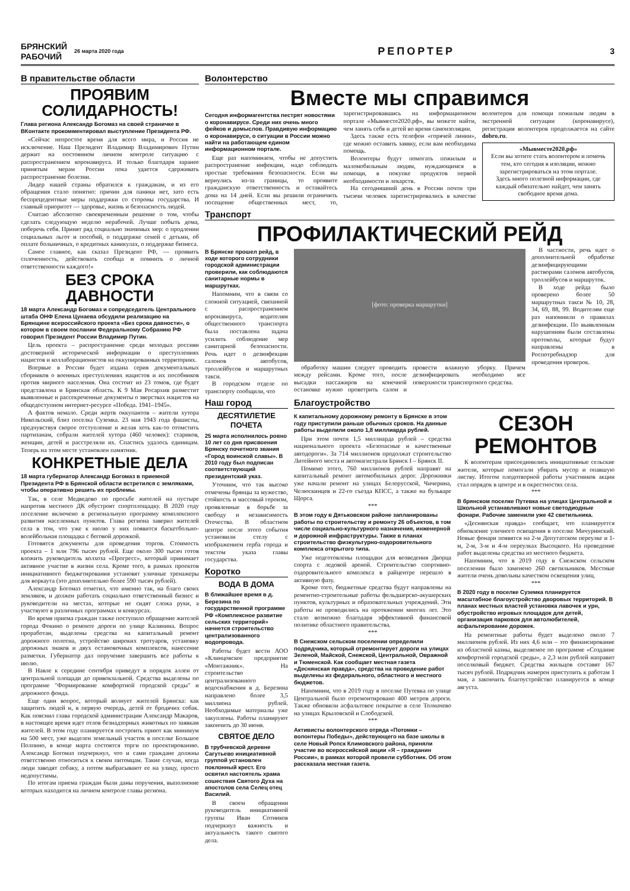БРЯНСКИЙ РАБОЧИЙ
26 марта 2020 года
РЕПОРТЕР
3
В правительстве области
ПРОЯВИМ СОЛИДАРНОСТЬ!
Глава региона Александр Богомаз на своей страничке в ВКонтакте прокомментировал выступление Президента РФ.
«Сейчас непростое время для всего мира, и Россия не исключение. Наш Президент Владимир Владимирович Путин держит на постоянном личном контроле ситуацию с распространением коронавируса. И только благодаря заранее принятым мерам России пока удается сдерживать распространение болезни.
Лидер нашей страны обратился к гражданам, и из его обращения стало понятно: причин для паники нет, зато есть беспрецедентные меры поддержки со стороны государства. И главный приоритет — здоровье, жизнь и безопасность людей.
Считаю абсолютно своевременным решение о том, чтобы сделать следующую неделю нерабочей. Лучше побыть дома, поберечь себя. Принят ряд социально значимых мер: о продлении социальных льгот и пособий, о поддержке семей с детьми, об оплате больничных, о кредитных каникулах, о поддержке бизнеса.
Самое главное, как сказал Президент РФ, — проявить сплоченность, действовать сообща и помнить о личной ответственности каждого!»
БЕЗ СРОКА ДАВНОСТИ
18 марта Александр Богомаз и сопредседатель Центрального штаба ОНФ Елена Цунаева обсудили реализацию на Брянщине всероссийского проекта «Без срока давности», о котором в своем послании Федеральному Собранию РФ говорил Президент России Владимир Путин.
Цель проекта – распространение среди молодых россиян достоверной исторической информации о преступлениях нацистов и коллаборационистов на оккупированных территориях.
Впервые в России будет издана серия документальных сборников о военных преступлениях нацистов и их пособников против мирного населения. Она состоит из 23 томов, где будет представлена и Брянская область. К 9 Мая Росархив разместит выявленные и рассекреченные документы о зверствах нацистов на общедоступном интернет-ресурсе «Победа. 1941–1945».
А фактов немало. Среди жертв оккупантов – жители хутора Никольский, близ поселка Суземка. 23 мая 1943 года фашисты, предчувствуя скорое отступление и желая хоть как-то отомстить партизанам, собрали жителей хутора (460 человек): стариков, женщин, детей и расстреляли их. Спастись удалось единицам. Теперь на этом месте установлен памятник.
КОНКРЕТНЫЕ ДЕЛА
18 марта губернатор Александр Богомаз в приемной Президента РФ в Брянской области встретился с земляками, чтобы оперативно решить их проблемы.
Так, в селе Медведово по просьбе жителей на пустыре напротив местного ДК обустроят спортплощадку. В 2020 году поселение включено в региональную программу комплексного развития населенных пунктов. Глава региона заверил жителей села в том, что уже к июлю у них появится баскетбольно-волейбольная площадка с беговой дорожкой.
Готовятся документы для проведения торгов. Стоимость проекта – 1 млн 796 тысяч рублей. Еще около 300 тысяч готов вложить руководитель колхоза «Прогресс», который принимает активное участие в жизни села. Кроме того, в рамках проектов инициативного бюджетирования установят уличные тренажеры для воркаута (это дополнительно более 590 тысяч рублей).
Александр Богомаз отметил, что именно так, на благо своих земляков, и должен работать социально ответственный бизнес и руководители на местах, которые не сидят сложа руки, а участвуют в различных программах и конкурсах.
Во время приема граждан также поступило обращение жителей города Фокино о ремонте дороги по улице Калинина. Вопрос проработан, выделены средства на капитальный ремонт дорожного полотна, устройство широких тротуаров, установку дорожных знаков и двух остановочных комплексов, нанесение разметки. Губернатор дал поручение завершить все работы к июлю.
В Навле к середине сентября приведут в порядок аллеи от центральной площади до привокзальной. Средства выделены по программе "Формирование комфортной городской среды" и дорожного фонда.
Еще один вопрос, который волнует жителей Брянска: как защитить людей и, в первую очередь, детей от бродячих собак. Как пояснил глава городской администрации Александр Макаров, в настоящее время идет отлов безнадзорных животных по заявкам жителей. В этом году планируется построить приют как минимум на 500 мест, уже выделен земельный участок в поселке Большое Полпино, в конце марта состоятся торги по проектированию. Александр Богомаз подчеркнул, что и сами граждане должны ответственно относиться к своим питомцам. Такие случаи, когда люди заводят собаку, а потом выбрасывают ее на улицу, просто недопустимы.
По итогам приема граждан были даны поручения, выполнение которых находится на личном контроле главы региона.
Волонтерство
Вместе мы справимся
Сегодня информагентства пестрят новостями о коронавирусе. Среди них очень много фейков и домыслов. Правдивую информацию о коронавирусе, о ситуации в России можно найти на работающем едином информационном портале.
Еще раз напоминаем, чтобы не допустить распространение инфекции, надо соблюдать простые требования безопасности. Если вы вернулись из-за границы, то проявите гражданскую ответственность и оставайтесь дома на 14 дней. Если вы решили ограничить посещение общественных мест, то, зарегистрировавшись на информационном портале «Мывместе2020.рф», вы можете найти, чем занять себя и детей во время самоизоляции.
Здесь также есть телефон «горячей линии», где можно оставить заявку, если вам необходима помощь.
Волонтеры будут помогать пожилым и маломобильным людям, нуждающимся в помощи, в покупке продуктов первой необходимости и лекарств.
На сегодняшний день в России почти три тысячи человек зарегистрировались в качестве волонтеров для помощи пожилым людям в экстренной ситуации (коронавирусе), регистрация волонтеров продолжается на сайте dobro.ru.
«Мывместе2020.рф»
Если вы хотите стать волонтером и помочь тем, кто сегодня в изоляции, можно зарегистрироваться на этом портале.
Здесь много полезной информации, где каждый обязательно найдет, чем занять свободное время дома.
Транспорт
ПРОФИЛАКТИЧЕСКИЙ РЕЙД
В Брянске прошел рейд, в ходе которого сотрудники городской администрации проверили, как соблюдаются санитарные нормы в маршрутках.
Напомним, что в связи со сложной ситуацией, связанной с распространением коронавируса, водителям общественного транспорта была поставлена задача усилить соблюдение мер санитарной безопасности. Речь идет о дезинфекции салонов автобусов, троллейбусов и маршрутных такси.
В городском отделе по транспорту сообщили, что
[фото: проверка маршрутки]
обработку машин следует проводить между рейсами. Кроме того, после высадки пассажиров на конечной остановке нужно проветрить салон и провести влажную уборку. Причем дезинфицировать необходимо все поверхности транспортного средства.
В частности, речь идет о дополнительной обработке дезинфицирующими растворами салонов автобусов, троллейбусов и маршруток.
В ходе рейда было проверено более 50 маршрутных такси № 10, 28, 34, 69, 88, 99. Водителям еще раз напомнили о правилах дезинфекции. По выявленным нарушениям были составлены протоколы, которые будут направлены в Роспотребнадзор для проведения проверок.
Наш город
ДЕСЯТИЛЕТИЕ ПОЧЕТА
25 марта исполнилось ровно 10 лет со дня присвоения Брянску почетного звания «Город воинской славы». В 2010 году был подписан соответствующий президентский указ.
Уточним, что так высоко отмечены брянцы за мужество, стойкость и массовый героизм, проявленные в борьбе за свободу и независимость Отечества. В областном центре после этого события установили стелу с изображением герба города и текстом указа главы государства.
Коротко
ВОДА В ДОМА
В ближайшее время в д. Березина по государственной программе РФ «Комплексное развитие сельских территорий» начнется строительство централизованного водопровода.
Работы будет вести АОО «Клинцовское предприятие «Монтажник». На строительство централизованного водоснабжения в д. Березина направлено более 3,5 миллиона рублей. Необходимые материалы уже закуплены. Работы планируют закончить до 30 июня.
СВЯТОЕ ДЕЛО
В трубчевской деревне Сагутьево инициативной группой установлен поклонный крест. Его освятил настоятель храма сошествия Святого Духа на апостолов села Селец отец Василий.
В своем обращении руководитель инициативной группы Иван Сотников подчеркнул важность и актуальность такого святого дела.
Благоустройство
К капитальному дорожному ремонту в Брянске в этом году приступили раньше обычных сроков. На данные работы выделили около 1,8 миллиарда рублей.
При этом почти 1,5 миллиарда рублей – средства национального проекта «Безопасные и качественные автодороги». За 714 миллионов продолжат строительство Литейного моста и автомагистрали Брянск I – Брянск II.
Помимо этого, 760 миллионов рублей направят на капитальный ремонт автомобильных дорог. Дорожники уже начали ремонт на улицах Белорусской, Чичерина, Челюскинцев и 22-го съезда КПСС, а также на бульваре Щорса.
***
В этом году в Дятьковском районе запланированы работы по строительству и ремонту 26 объектов, в том числе социально-культурного назначения, инженерной и дорожной инфраструктуры. Также в планах строительство физкультурно-оздоровительного комплекса открытого типа.
Уже подготовлены площадки для возведения Дворца спорта с ледовой ареной. Строительство спортивно-оздоровительного комплекса в райцентре перешло в активную фазу.
Кроме того, бюджетные средства будут направлены на ремонтно-строительные работы фельдшерско-акушерских пунктов, культурных и образовательных учреждений. Эти работы не проводились на протяжении многих лет. Это стало возможно благодаря эффективной финансовой политике областного правительства.
***
В Снежском сельском поселении определили подрядчика, который отремонтирует дороги на улицах Зеленой, Майской, Снежской, Центральной, Овражной и Тюменской. Как сообщает местная газета «Деснянская правда», средства на проведение работ выделены из федерального, областного и местного бюджетов.
Напомним, что в 2019 году в поселке Путевка по улице Центральной было отремонтировано 400 метров дороги. Также обновили асфальтовое покрытие в селе Толмачево на улицах Крыловской и Слободской.
***
Активисты волонтерского отряда «Потомки – волонтеры Победы», действующего на базе школы в селе Новый Ропск Климовского района, приняли участие во всероссийской акции «Я – гражданин России», в рамках которой провели субботник. Об этом рассказала местная газета.
СЕЗОН РЕМОНТОВ
К волонтерам присоединились инициативные сельские жители, которые помогали убирать мусор и опавшую листву. Итогом плодотворной работы участников акции стал порядок в центре и в окрестностях села.
***
В брянском поселке Путевка на улицах Центральной и Школьной устанавливают новые светодиодные фонари. Рабочие заменили уже 42 светильника.
«Деснянская правда» сообщает, что планируется обновление уличного освещения в поселке Мичуринский. Новые фонари появятся на 2-м Депутатском переулке и 1-м, 2-м, 3-м и 4-м переулках Высоцкого. На проведение работ выделены средства из местного бюджета.
Напомним, что в 2019 году в Снежском сельском поселении было заменено 260 светильников. Местные жители очень довольны качеством освещения улиц.
***
В 2020 году в поселке Суземка планируется масштабное благоустройство дворовых территорий. В планах местных властей установка лавочек и урн, обустройство игровых площадок для детей, организация парковок для автолюбителей, асфальтирование дорожек.
На ремонтные работы будет выделено около 7 миллионов рублей. Из них 4,6 млн – это финансирование из областной казны, выделяемое по программе «Создание комфортной городской среды», а 2,3 млн рублей направит поселковый бюджет. Средства жильцов составят 167 тысяч рублей. Подрядчик намерен приступить к работам 1 мая, а закончить благоустройство планируется в конце августа.